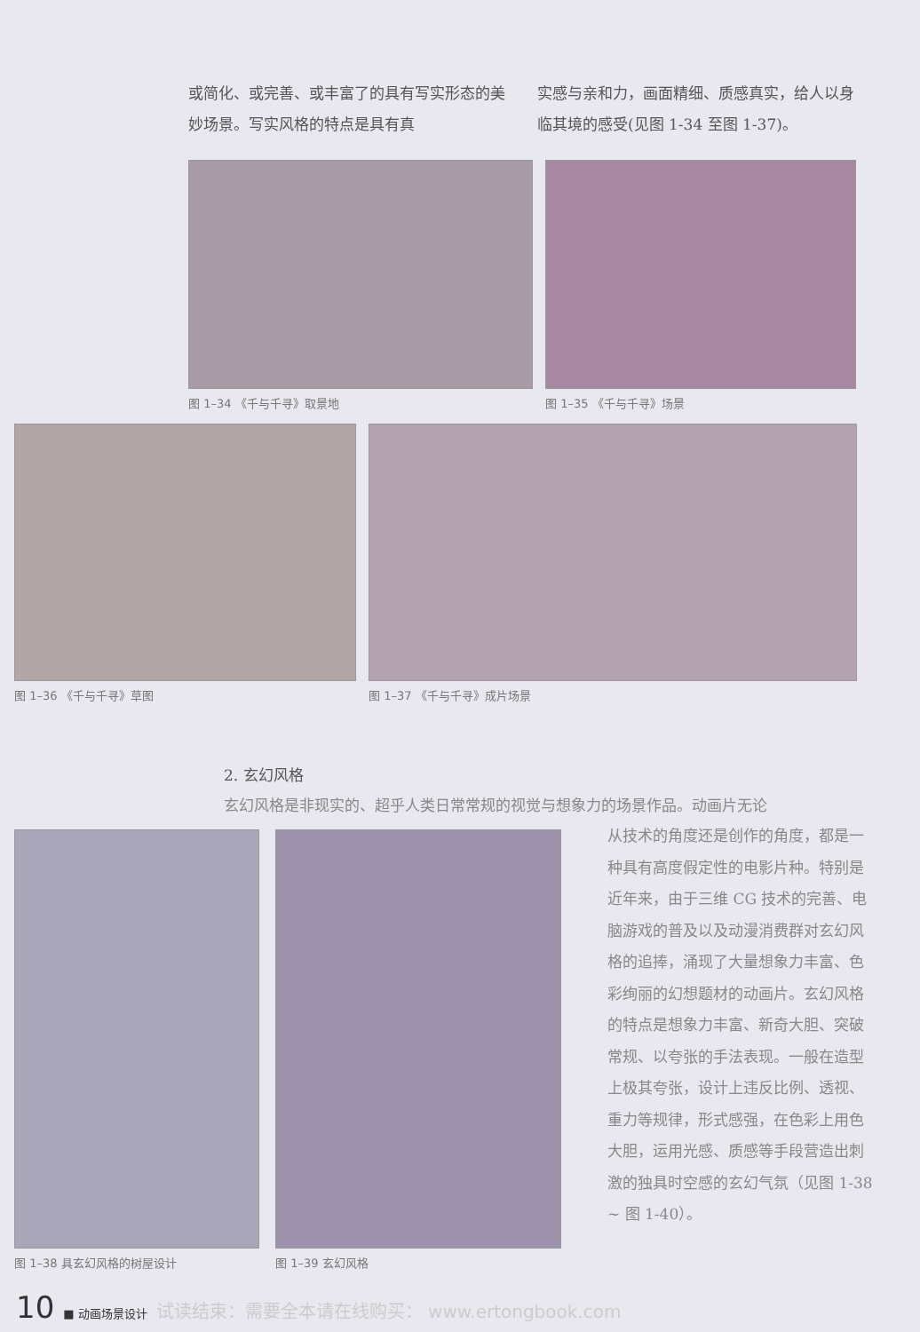或简化、或完善、或丰富了的具有写实形态的美妙场景。写实风格的特点是具有真
实感与亲和力，画面精细、质感真实，给人以身临其境的感受(见图 1-34 至图 1-37)。
图 1–34 《千与千寻》取景地 图 1–35 《千与千寻》场景
图 1–36 《千与千寻》草图 图 1–37 《千与千寻》成片场景
2. 玄幻风格
玄幻风格是非现实的、超乎人类日常常规的视觉与想象力的场景作品。动画片无论
图 1–38 具玄幻风格的树屋设计 图 1–39 玄幻风格
从技术的角度还是创作的角度，都是一种具有高度假定性的电影片种。特别是近年来，由于三维 CG 技术的完善、电脑游戏的普及以及动漫消费群对玄幻风格的追捧，涌现了大量想象力丰富、色彩绚丽的幻想题材的动画片。玄幻风格的特点是想象力丰富、新奇大胆、突破常规、以夸张的手法表现。一般在造型上极其夸张，设计上违反比例、透视、重力等规律，形式感强，在色彩上用色大胆，运用光感、质感等手段营造出刺激的独具时空感的玄幻气氛（见图 1-38 ~ 图 1-40）。
10 ■ 动画场景设计 试读结束：需要全本请在线购买： www.ertongbook.com